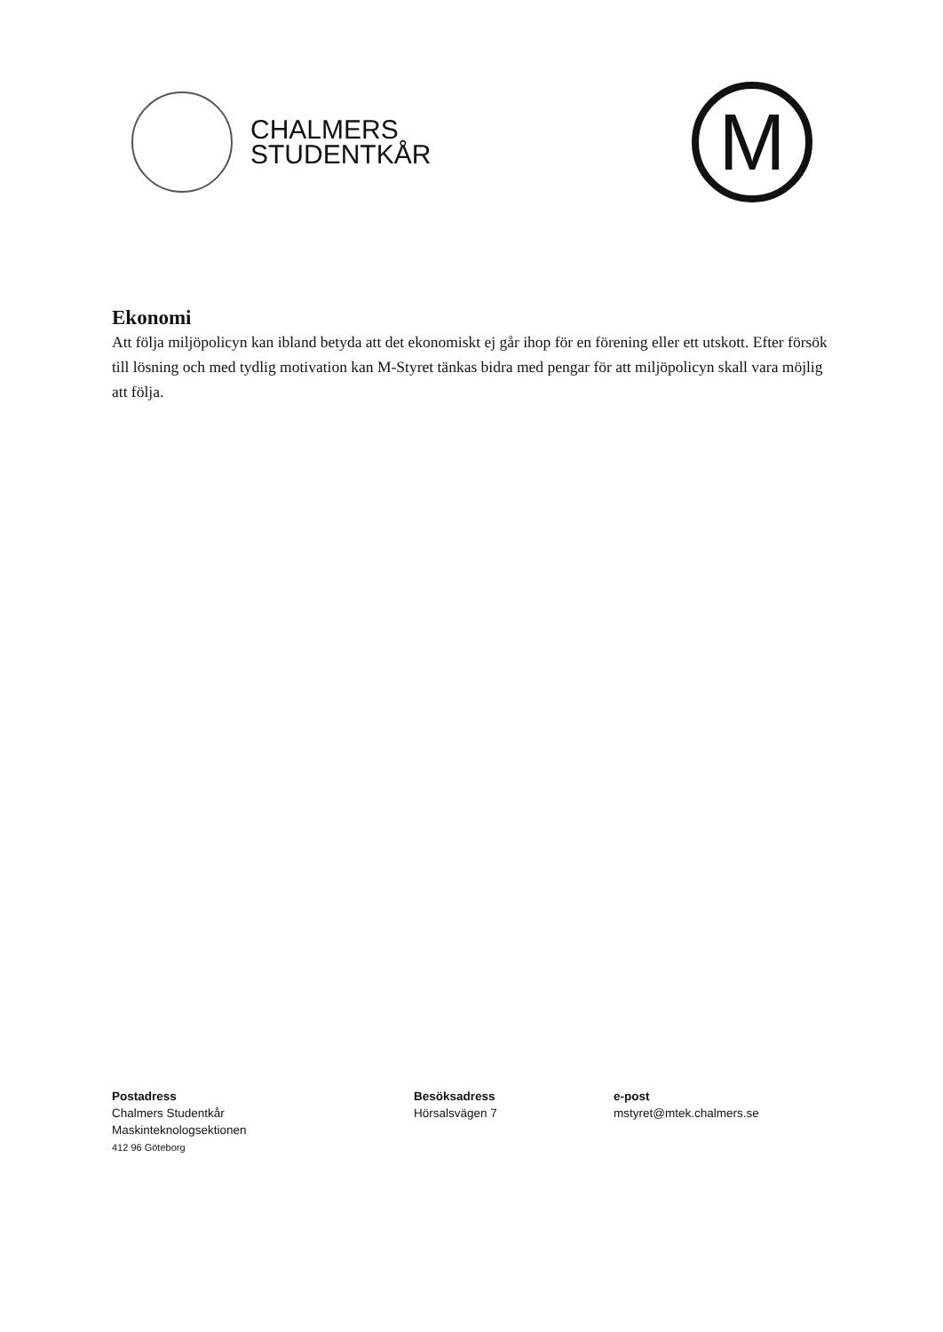CHALMERS
STUDENTKÅR
M
Ekonomi
Att följa miljöpolicyn kan ibland betyda att det ekonomiskt ej går ihop för en förening eller ett utskott. Efter försök till lösning och med tydlig motivation kan M-Styret tänkas bidra med pengar för att miljöpolicyn skall vara möjlig att följa.
Postadress
Chalmers Studentkår
Maskinteknologsektionen
412 96 Göteborg
Besöksadress
Hörsalsvägen 7
e-post
mstyret@mtek.chalmers.se